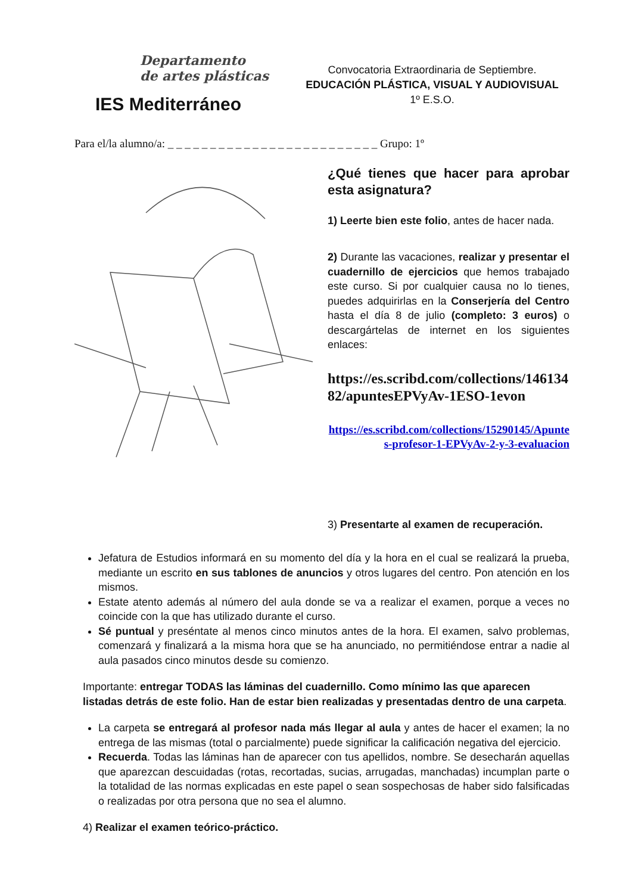Departamento
de artes plásticas
IES Mediterráneo
Convocatoria Extraordinaria de Septiembre.
EDUCACIÓN PLÁSTICA, VISUAL Y AUDIOVISUAL
1º E.S.O.
Para el/la alumno/a: _ _ _ _ _ _ _ _ _ _ _ _ _ _ _ _ _ _ _ _ _ _ _ _ _ Grupo: 1º
¿Qué tienes que hacer para aprobar esta asignatura?
1) Leerte bien este folio, antes de hacer nada.
2) Durante las vacaciones, realizar y presentar el cuadernillo de ejercicios que hemos trabajado este curso. Si por cualquier causa no lo tienes, puedes adquirirlas en la Conserjería del Centro hasta el día 8 de julio (completo: 3 euros) o descargártelas de internet en los siguientes enlaces:
https://es.scribd.com/collections/14613482/apuntesEPVyAv-1ESO-1evon
https://es.scribd.com/collections/15290145/Apuntes-profesor-1-EPVyAv-2-y-3-evaluacion
3) Presentarte al examen de recuperación.
Jefatura de Estudios informará en su momento del día y la hora en el cual se realizará la prueba, mediante un escrito en sus tablones de anuncios y otros lugares del centro. Pon atención en los mismos.
Estate atento además al número del aula donde se va a realizar el examen, porque a veces no coincide con la que has utilizado durante el curso.
Sé puntual y preséntate al menos cinco minutos antes de la hora. El examen, salvo problemas, comenzará y finalizará a la misma hora que se ha anunciado, no permitiéndose entrar a nadie al aula pasados cinco minutos desde su comienzo.
Importante: entregar TODAS las láminas del cuadernillo. Como mínimo las que aparecen listadas detrás de este folio. Han de estar bien realizadas y presentadas dentro de una carpeta.
La carpeta se entregará al profesor nada más llegar al aula y antes de hacer el examen; la no entrega de las mismas (total o parcialmente) puede significar la calificación negativa del ejercicio.
Recuerda. Todas las láminas han de aparecer con tus apellidos, nombre. Se desecharán aquellas que aparezcan descuidadas (rotas, recortadas, sucias, arrugadas, manchadas) incumplan parte o la totalidad de las normas explicadas en este papel o sean sospechosas de haber sido falsificadas o realizadas por otra persona que no sea el alumno.
4) Realizar el examen teórico-práctico.